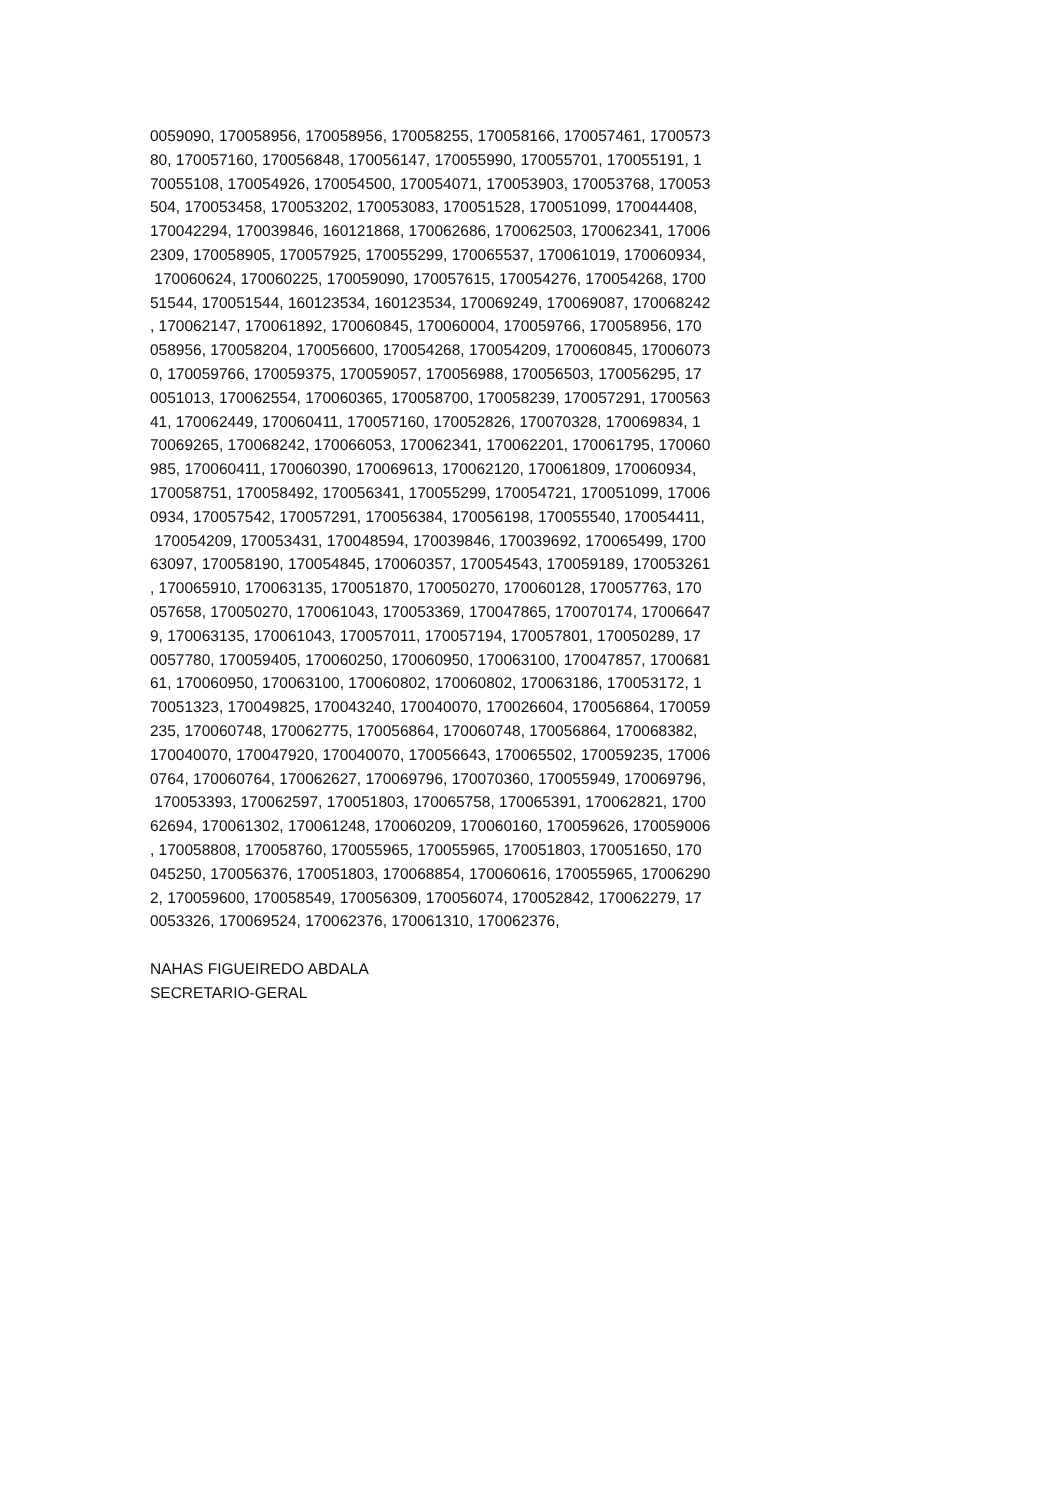0059090, 170058956, 170058956, 170058255, 170058166, 170057461, 1700573
80, 170057160, 170056848, 170056147, 170055990, 170055701, 170055191, 1
70055108, 170054926, 170054500, 170054071, 170053903, 170053768, 170053
504, 170053458, 170053202, 170053083, 170051528, 170051099, 170044408,
170042294, 170039846, 160121868, 170062686, 170062503, 170062341, 17006
2309, 170058905, 170057925, 170055299, 170065537, 170061019, 170060934,
170060624, 170060225, 170059090, 170057615, 170054276, 170054268, 1700
51544, 170051544, 160123534, 160123534, 170069249, 170069087, 170068242
, 170062147, 170061892, 170060845, 170060004, 170059766, 170058956, 170
058956, 170058204, 170056600, 170054268, 170054209, 170060845, 17006073
0, 170059766, 170059375, 170059057, 170056988, 170056503, 170056295, 17
0051013, 170062554, 170060365, 170058700, 170058239, 170057291, 1700563
41, 170062449, 170060411, 170057160, 170052826, 170070328, 170069834, 1
70069265, 170068242, 170066053, 170062341, 170062201, 170061795, 170060
985, 170060411, 170060390, 170069613, 170062120, 170061809, 170060934,
170058751, 170058492, 170056341, 170055299, 170054721, 170051099, 17006
0934, 170057542, 170057291, 170056384, 170056198, 170055540, 170054411,
170054209, 170053431, 170048594, 170039846, 170039692, 170065499, 1700
63097, 170058190, 170054845, 170060357, 170054543, 170059189, 170053261
, 170065910, 170063135, 170051870, 170050270, 170060128, 170057763, 170
057658, 170050270, 170061043, 170053369, 170047865, 170070174, 17006647
9, 170063135, 170061043, 170057011, 170057194, 170057801, 170050289, 17
0057780, 170059405, 170060250, 170060950, 170063100, 170047857, 1700681
61, 170060950, 170063100, 170060802, 170060802, 170063186, 170053172, 1
70051323, 170049825, 170043240, 170040070, 170026604, 170056864, 170059
235, 170060748, 170062775, 170056864, 170060748, 170056864, 170068382,
170040070, 170047920, 170040070, 170056643, 170065502, 170059235, 17006
0764, 170060764, 170062627, 170069796, 170070360, 170055949, 170069796,
170053393, 170062597, 170051803, 170065758, 170065391, 170062821, 1700
62694, 170061302, 170061248, 170060209, 170060160, 170059626, 170059006
, 170058808, 170058760, 170055965, 170055965, 170051803, 170051650, 170
045250, 170056376, 170051803, 170068854, 170060616, 170055965, 17006290
2, 170059600, 170058549, 170056309, 170056074, 170052842, 170062279, 17
0053326, 170069524, 170062376, 170061310, 170062376,
NAHAS FIGUEIREDO ABDALA
SECRETARIO-GERAL